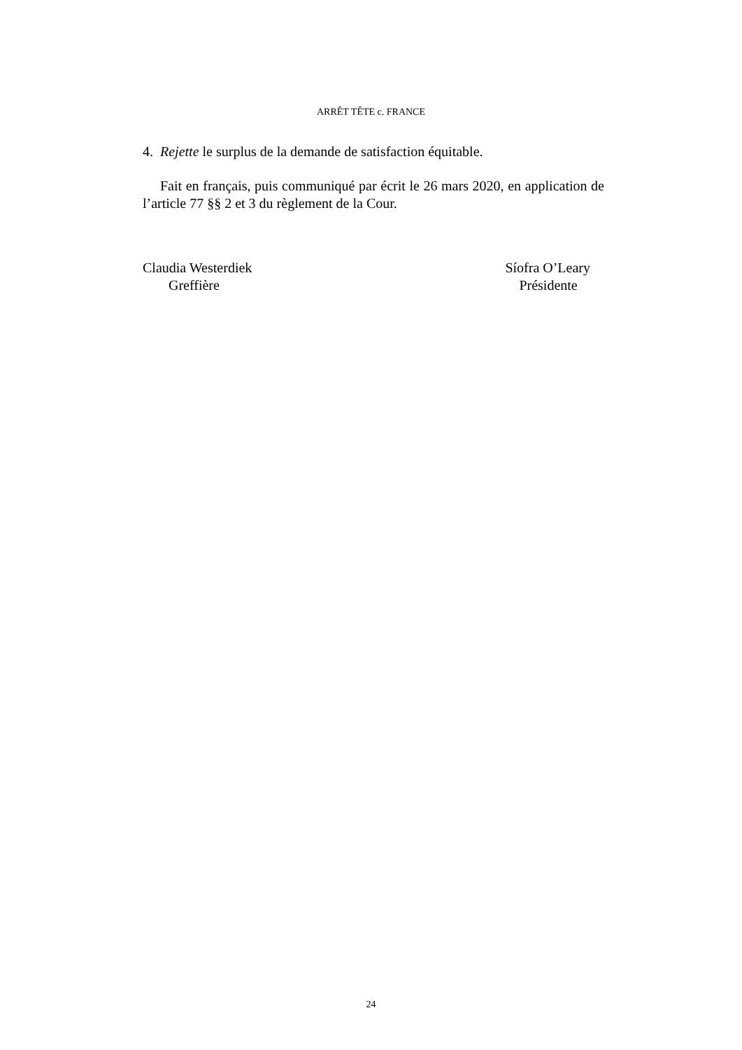ARRÊT TÊTE c. FRANCE
4. Rejette le surplus de la demande de satisfaction équitable.
Fait en français, puis communiqué par écrit le 26 mars 2020, en application de l’article 77 §§ 2 et 3 du règlement de la Cour.
Claudia Westerdiek
Greffière
Síofra O’Leary
Présidente
24